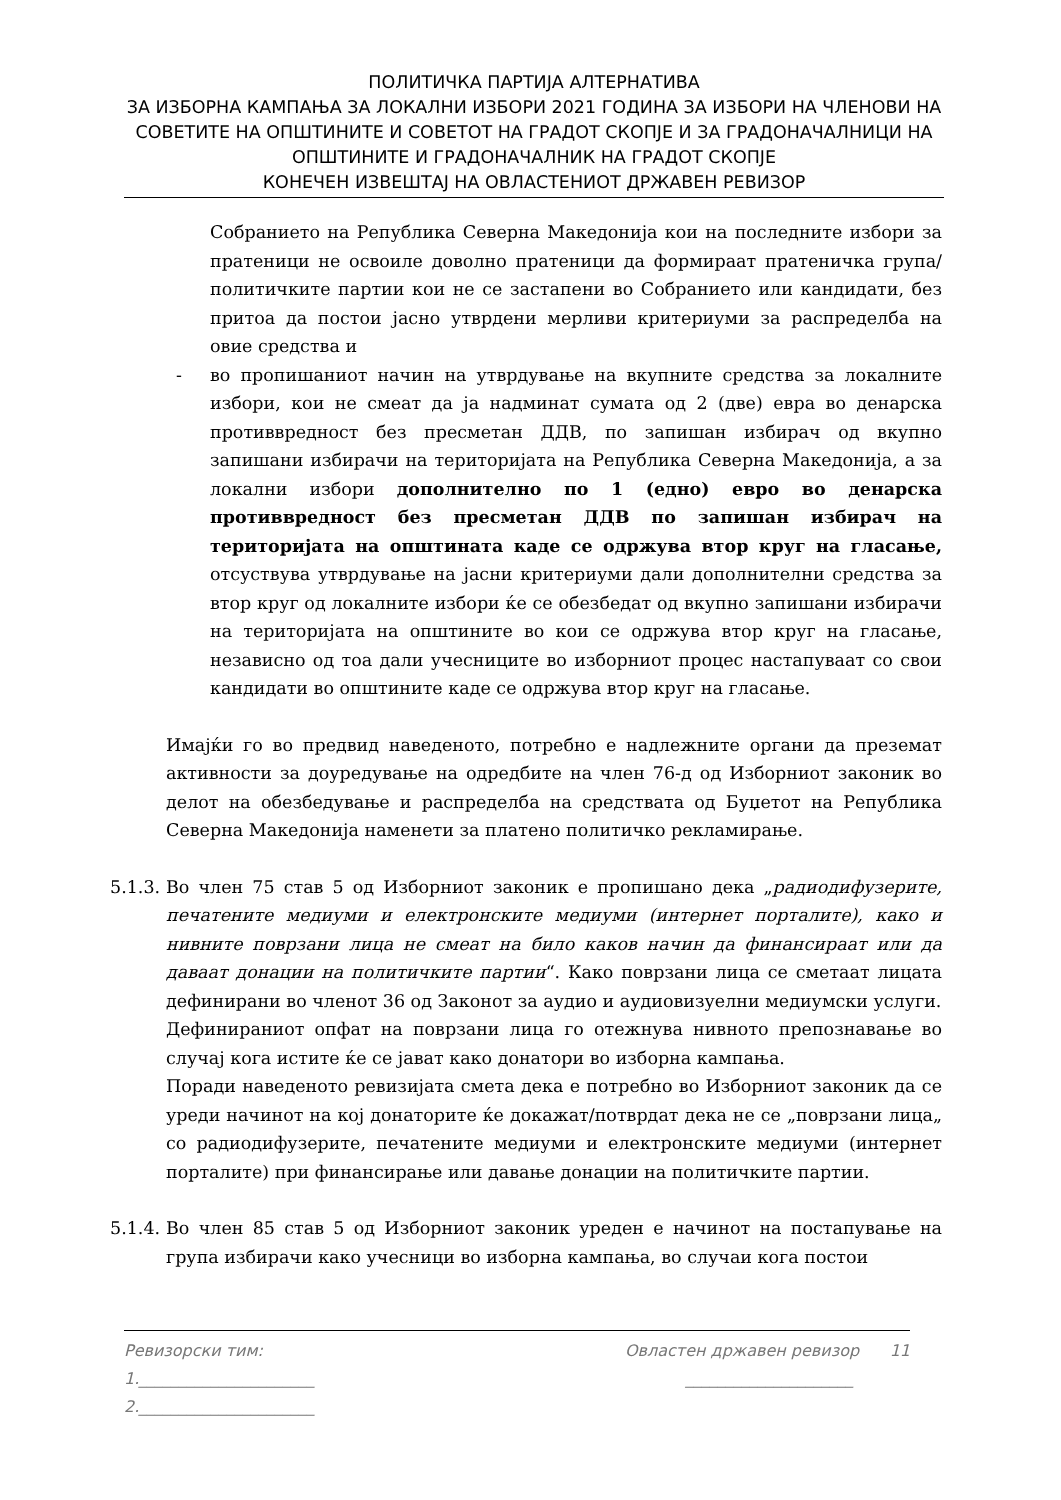ПОЛИТИЧКА ПАРТИЈА АЛТЕРНАТИВА
ЗА ИЗБОРНА КАМПАЊА ЗА ЛОКАЛНИ ИЗБОРИ 2021 ГОДИНА ЗА ИЗБОРИ НА ЧЛЕНОВИ НА СОВЕТИТЕ НА ОПШТИНИТЕ И СОВЕТОТ НА ГРАДОТ СКОПЈЕ И ЗА ГРАДОНАЧАЛНИЦИ НА ОПШТИНИТЕ И ГРАДОНАЧАЛНИК НА ГРАДОТ СКОПЈЕ
КОНЕЧЕН ИЗВЕШТАЈ НА ОВЛАСТЕНИОТ ДРЖАВЕН РЕВИЗОР
Собранието на Република Северна Македонија кои на последните избори за пратеници не освоиле доволно пратеници да формираат пратеничка група/политичките партии кои не се застапени во Собранието или кандидати, без притоа да постои јасно утврдени мерливи критериуми за распределба на овие средства и
- во пропишаниот начин на утврдување на вкупните средства за локалните избори, кои не смеат да ја надминат сумата од 2 (две) евра во денарска противвредност без пресметан ДДВ, по запишан избирач од вкупно запишани избирачи на територијата на Република Северна Македонија, а за локални избори дополнително по 1 (едно) евро во денарска противвредност без пресметан ДДВ по запишан избирач на територијата на општината каде се одржува втор круг на гласање, отсуствува утврдување на јасни критериуми дали дополнителни средства за втор круг од локалните избори ќе се обезбедат од вкупно запишани избирачи на територијата на општините во кои се одржува втор круг на гласање, независно од тоа дали учесниците во изборниот процес настапуваат со свои кандидати во општините каде се одржува втор круг на гласање.
Имајќи го во предвид наведеното, потребно е надлежните органи да преземат активности за доуредување на одредбите на член 76-д од Изборниот законик во делот на обезбедување и распределба на средствата од Буџетот на Република Северна Македонија наменети за платено политичко рекламирање.
5.1.3.
Во член 75 став 5 од Изборниот законик е пропишано дека „радиодифузерите, печатените медиуми и електронските медиуми (интернет порталите), како и нивните поврзани лица не смеат на било каков начин да финансираат или да даваат донации на политичките партии“. Како поврзани лица се сметаат лицата дефинирани во членот 36 од Законот за аудио и аудиовизуелни медиумски услуги.
Дефинираниот опфат на поврзани лица го отежнува нивното препознавање во случај кога истите ќе се јават како донатори во изборна кампања.
Поради наведеното ревизијата смета дека е потребно во Изборниот законик да се уреди начинот на кој донаторите ќе докажат/потврдат дека не се „поврзани лица„ со радиодифузерите, печатените медиуми и електронските медиуми (интернет порталите) при финансирање или давање донации на политичките партии.
5.1.4.
Во член 85 став 5 од Изборниот законик уреден е начинот на постапување на група избирачи како учесници во изборна кампања, во случаи кога постои
Ревизорски тим: Овластен државен ревизор 11
1.______________________ _____________________
2.______________________